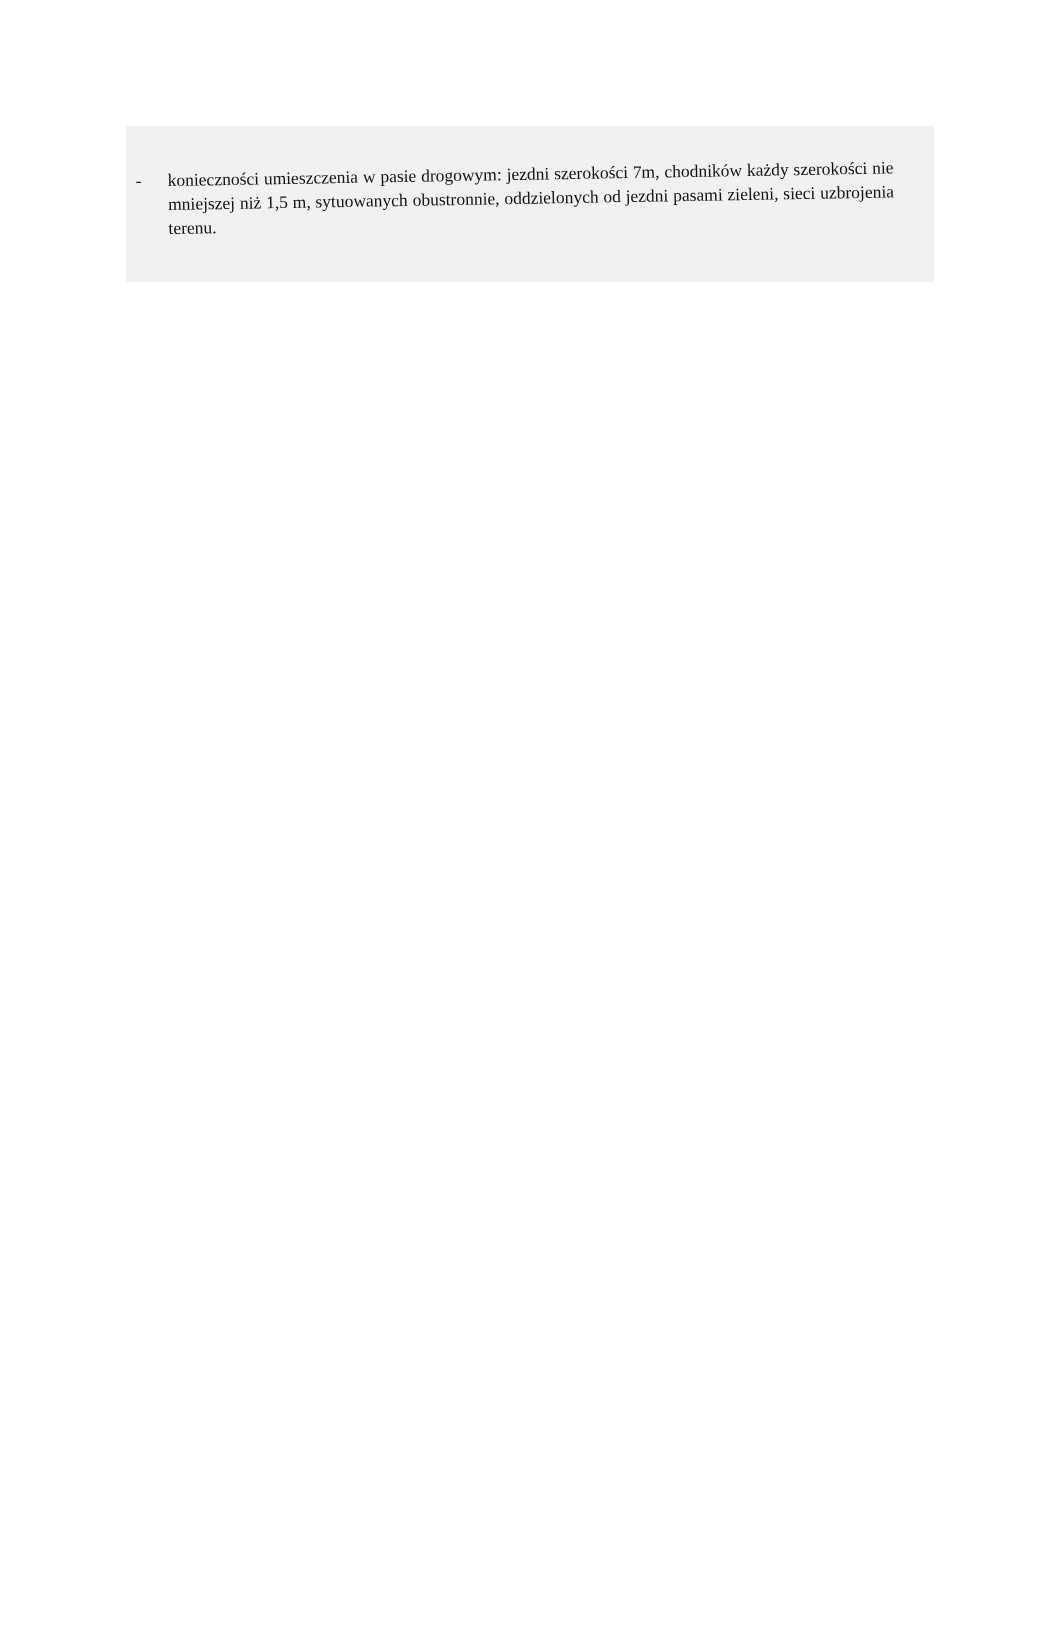- konieczności umieszczenia w pasie drogowym: jezdni szerokości 7m, chodników każdy szerokości nie mniejszej niż 1,5 m, sytuowanych obustronnie, oddzielonych od jezdni pasami zieleni, sieci uzbrojenia terenu.